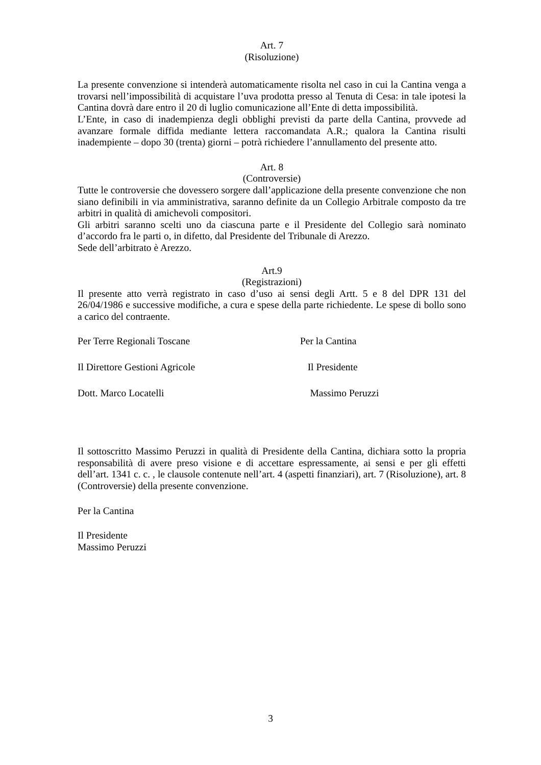Art. 7
(Risoluzione)
La presente convenzione si intenderà automaticamente risolta nel caso in cui la Cantina venga a trovarsi nell’impossibilità di acquistare l’uva prodotta presso al Tenuta di Cesa: in tale ipotesi la Cantina dovrà dare entro il 20 di luglio comunicazione all’Ente di detta impossibilità.
L’Ente, in caso di inadempienza degli obblighi previsti da parte della Cantina, provvede ad avanzare formale diffida mediante lettera raccomandata A.R.; qualora la Cantina risulti inadempiente – dopo 30 (trenta) giorni – potrà richiedere l’annullamento del presente atto.
Art. 8
(Controversie)
Tutte le controversie che dovessero sorgere dall’applicazione della presente convenzione che non siano definibili in via amministrativa, saranno definite da un Collegio Arbitrale composto da tre arbitri in qualità di amichevoli compositori.
Gli arbitri saranno scelti uno da ciascuna parte e il Presidente del Collegio sarà nominato d’accordo fra le parti o, in difetto, dal Presidente del Tribunale di Arezzo.
Sede dell’arbitrato è Arezzo.
Art.9
(Registrazioni)
Il presente atto verrà registrato in caso d’uso ai sensi degli Artt. 5 e 8 del DPR 131 del 26/04/1986 e successive modifiche, a cura e spese della parte richiedente. Le spese di bollo sono a carico del contraente.
Per Terre Regionali Toscane Per la Cantina
Il Direttore Gestioni Agricole Il Presidente
Dott. Marco Locatelli Massimo Peruzzi
Il sottoscritto Massimo Peruzzi in qualità di Presidente della Cantina, dichiara sotto la propria responsabilità di avere preso visione e di accettare espressamente, ai sensi e per gli effetti dell’art. 1341 c. c. , le clausole contenute nell’art. 4 (aspetti finanziari), art. 7 (Risoluzione), art. 8 (Controversie) della presente convenzione.
Per la Cantina
Il Presidente
Massimo Peruzzi
3